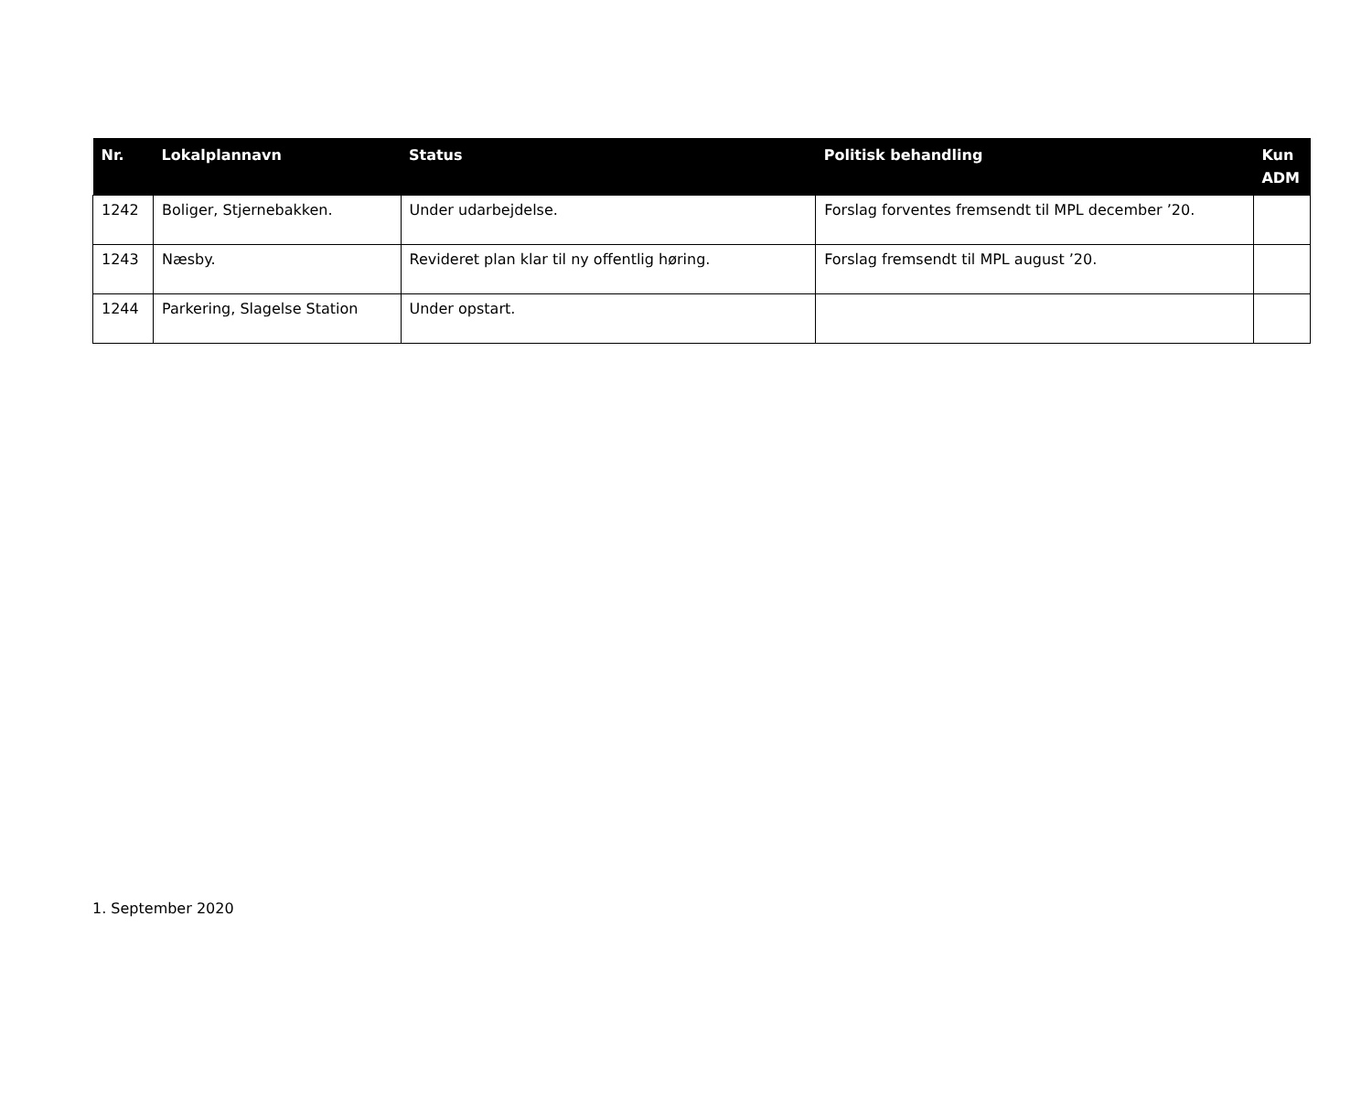| Nr. | Lokalplannavn | Status | Politisk behandling | Kun ADM |
| --- | --- | --- | --- | --- |
| 1242 | Boliger, Stjernebakken. | Under udarbejdelse. | Forslag forventes fremsendt til MPL december ’20. | |
| 1243 | Næsby. | Revideret plan klar til ny offentlig høring. | Forslag fremsendt til MPL august ’20. | |
| 1244 | Parkering, Slagelse Station | Under opstart. | | |
1. September 2020